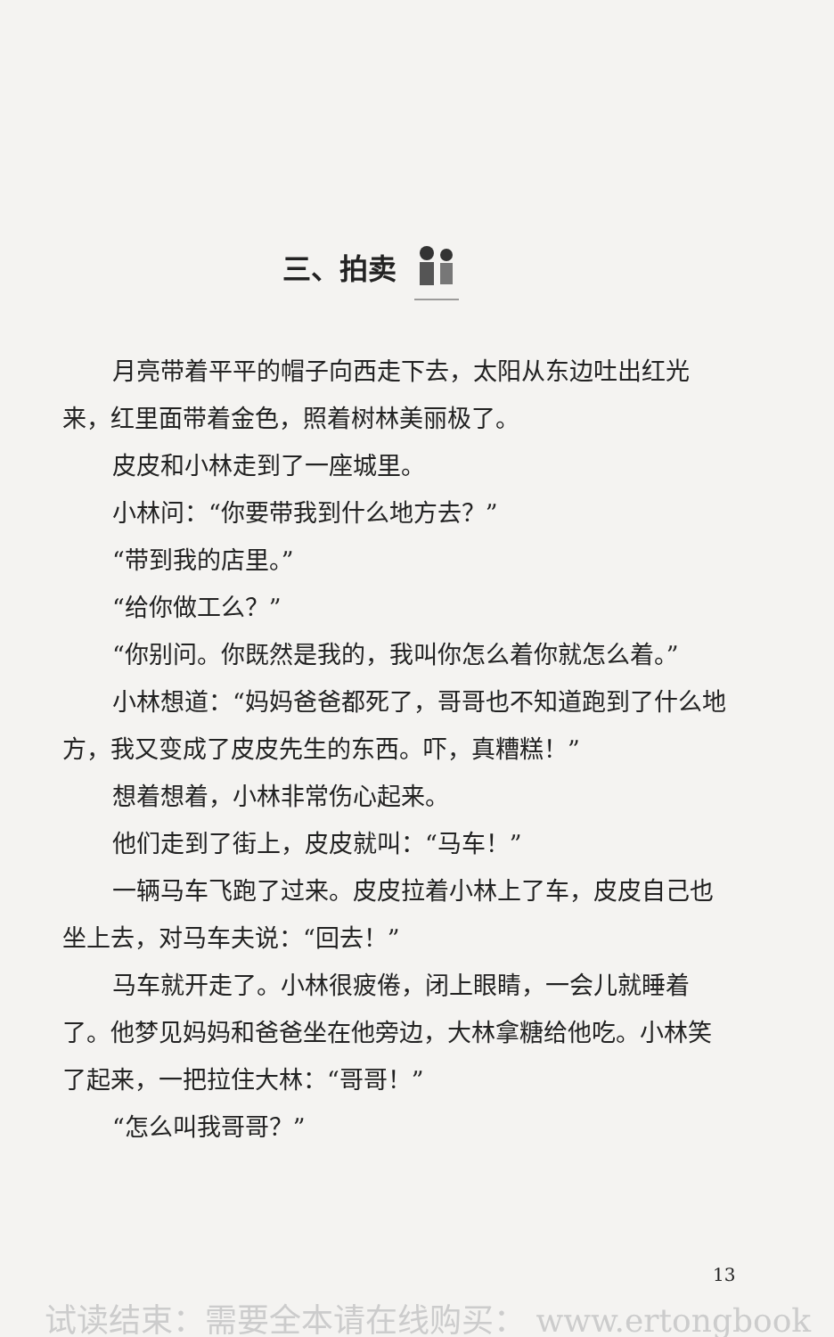三、拍卖
月亮带着平平的帽子向西走下去，太阳从东边吐出红光来，红里面带着金色，照着树林美丽极了。
皮皮和小林走到了一座城里。
小林问：“你要带我到什么地方去？”
“带到我的店里。”
“给你做工么？”
“你别问。你既然是我的，我叫你怎么着你就怎么着。”
小林想道：“妈妈爸爸都死了，哥哥也不知道跑到了什么地方，我又变成了皮皮先生的东西。吓，真糟糕！”
想着想着，小林非常伤心起来。
他们走到了街上，皮皮就叫：“马车！”
一辆马车飞跑了过来。皮皮拉着小林上了车，皮皮自己也坐上去，对马车夫说：“回去！”
马车就开走了。小林很疲倦，闭上眼睛，一会儿就睡着了。他梦见妈妈和爸爸坐在他旁边，大林拿糖给他吃。小林笑了起来，一把拉住大林：“哥哥！”
“怎么叫我哥哥？”
13
试读结束：需要全本请在线购买： www.ertongbook